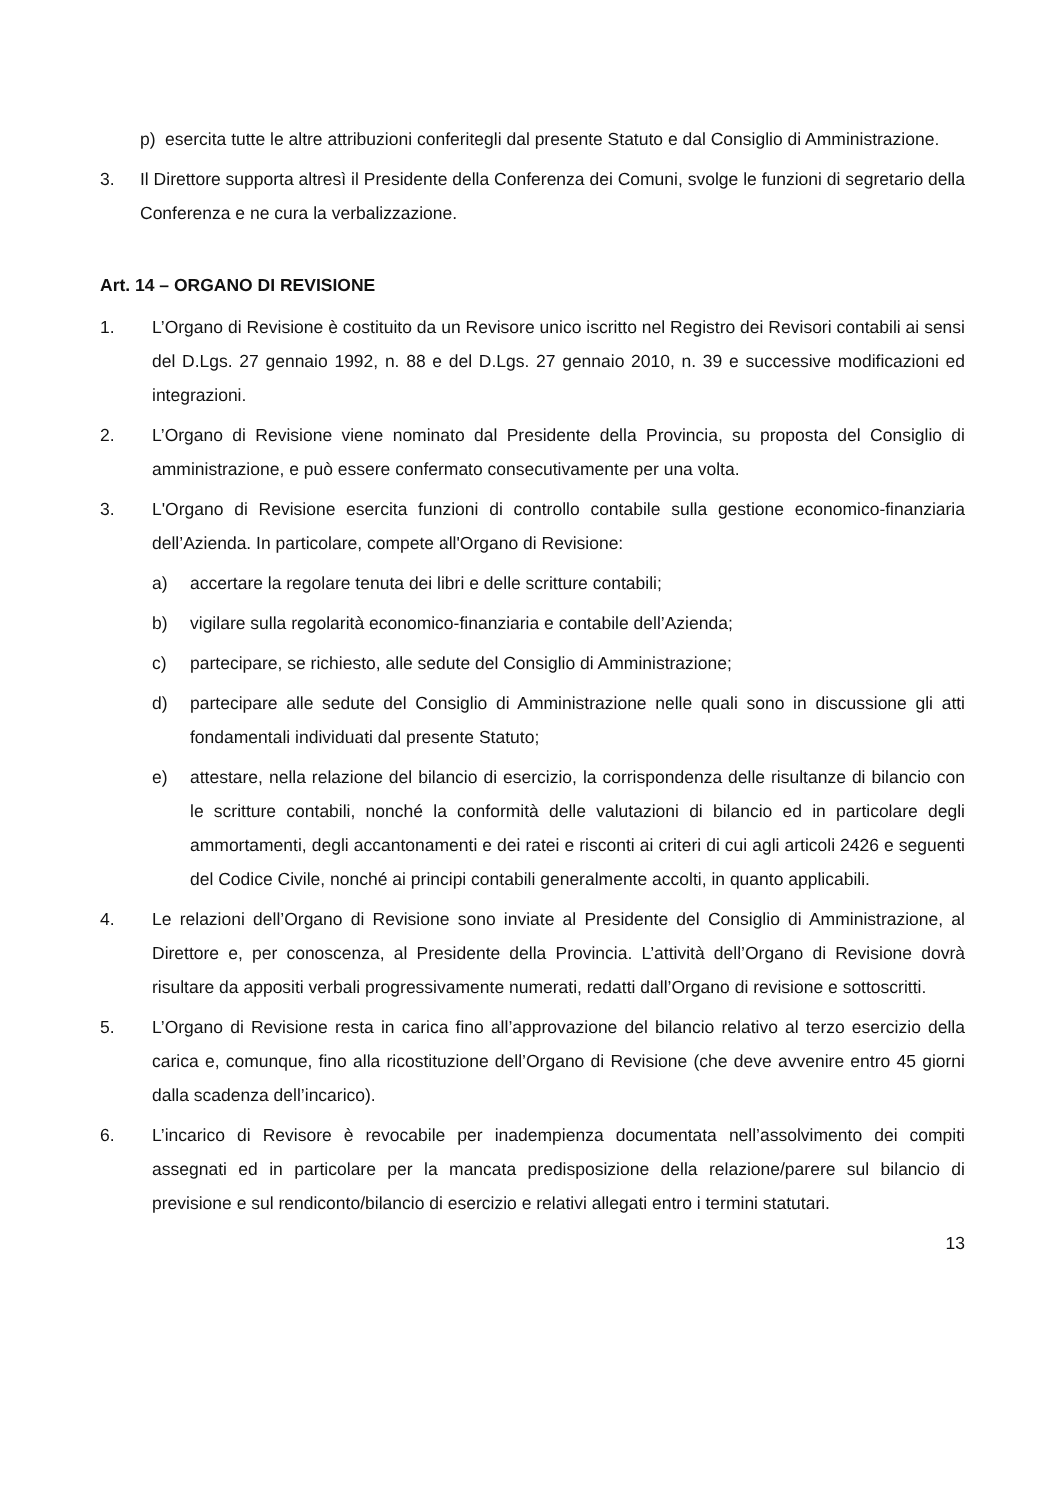p) esercita tutte le altre attribuzioni conferitegli dal presente Statuto e dal Consiglio di Amministrazione.
3. Il Direttore supporta altresì il Presidente della Conferenza dei Comuni, svolge le funzioni di segretario della Conferenza e ne cura la verbalizzazione.
Art. 14 – ORGANO DI REVISIONE
1. L’Organo di Revisione è costituito da un Revisore unico iscritto nel Registro dei Revisori contabili ai sensi del D.Lgs. 27 gennaio 1992, n. 88 e del D.Lgs. 27 gennaio 2010, n. 39 e successive modificazioni ed integrazioni.
2. L’Organo di Revisione viene nominato dal Presidente della Provincia, su proposta del Consiglio di amministrazione, e può essere confermato consecutivamente per una volta.
3. L'Organo di Revisione esercita funzioni di controllo contabile sulla gestione economico-finanziaria dell’Azienda. In particolare, compete all'Organo di Revisione:
a) accertare la regolare tenuta dei libri e delle scritture contabili;
b) vigilare sulla regolarità economico-finanziaria e contabile dell’Azienda;
c) partecipare, se richiesto, alle sedute del Consiglio di Amministrazione;
d) partecipare alle sedute del Consiglio di Amministrazione nelle quali sono in discussione gli atti fondamentali individuati dal presente Statuto;
e) attestare, nella relazione del bilancio di esercizio, la corrispondenza delle risultanze di bilancio con le scritture contabili, nonché la conformità delle valutazioni di bilancio ed in particolare degli ammortamenti, degli accantonamenti e dei ratei e risconti ai criteri di cui agli articoli 2426 e seguenti del Codice Civile, nonché ai principi contabili generalmente accolti, in quanto applicabili.
4. Le relazioni dell’Organo di Revisione sono inviate al Presidente del Consiglio di Amministrazione, al Direttore e, per conoscenza, al Presidente della Provincia. L’attività dell’Organo di Revisione dovrà risultare da appositi verbali progressivamente numerati, redatti dall’Organo di revisione e sottoscritti.
5. L’Organo di Revisione resta in carica fino all’approvazione del bilancio relativo al terzo esercizio della carica e, comunque, fino alla ricostituzione dell’Organo di Revisione (che deve avvenire entro 45 giorni dalla scadenza dell’incarico).
6. L’incarico di Revisore è revocabile per inadempienza documentata nell’assolvimento dei compiti assegnati ed in particolare per la mancata predisposizione della relazione/parere sul bilancio di previsione e sul rendiconto/bilancio di esercizio e relativi allegati entro i termini statutari.
13